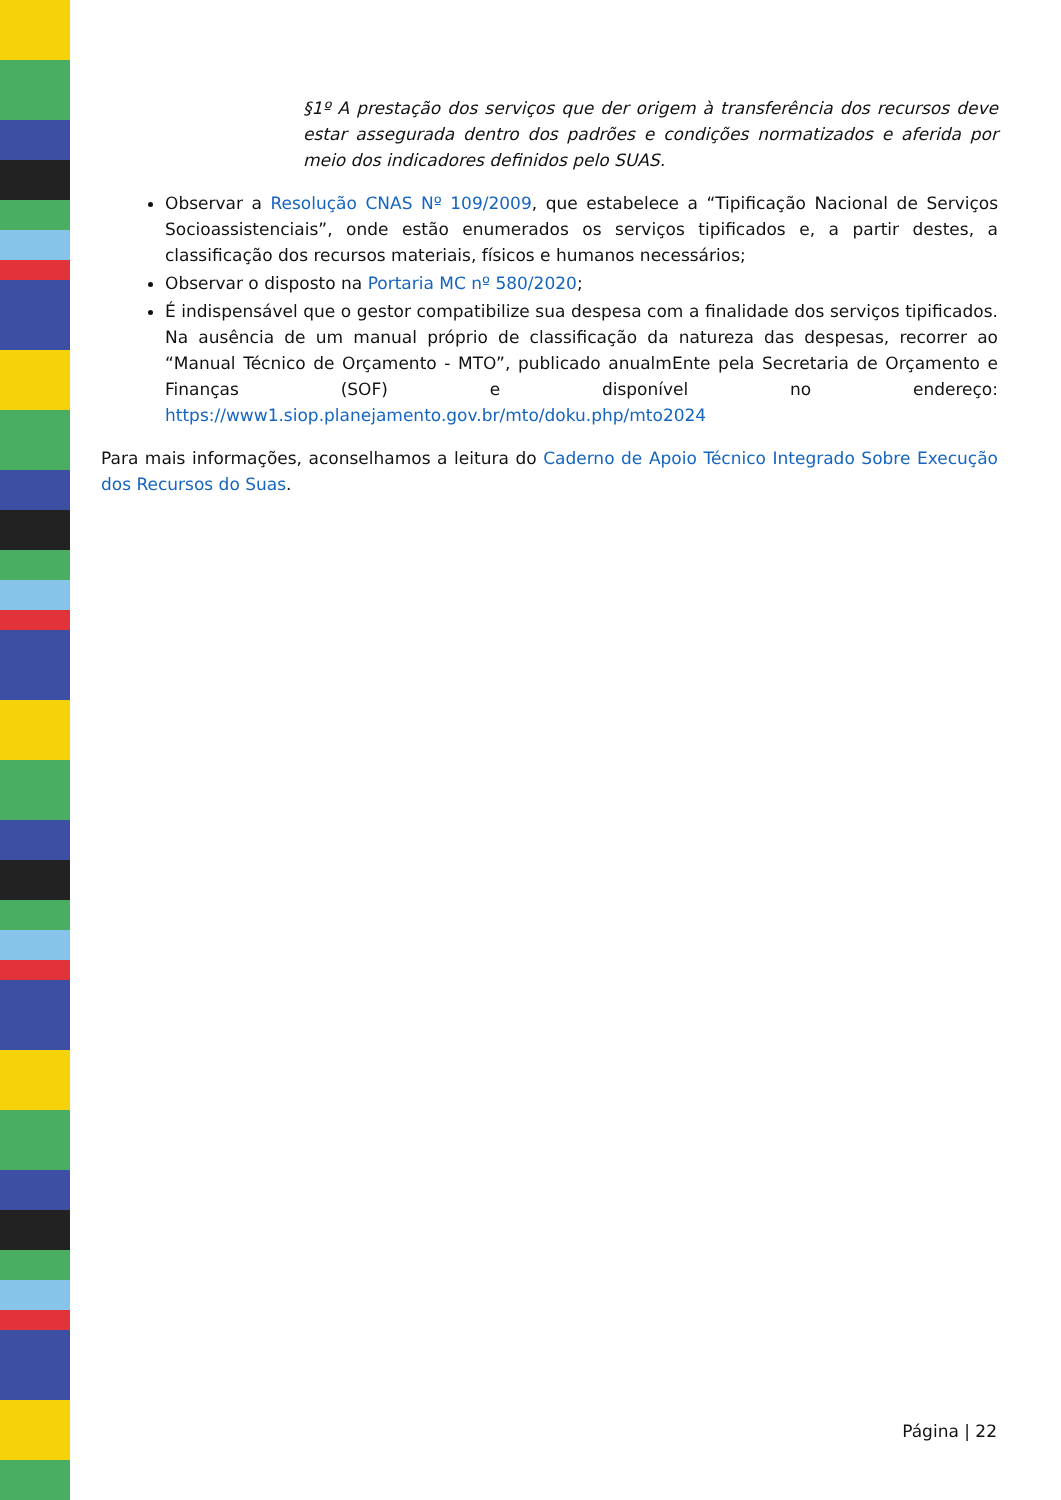§1º A prestação dos serviços que der origem à transferência dos recursos deve estar assegurada dentro dos padrões e condições normatizados e aferida por meio dos indicadores definidos pelo SUAS.
Observar a Resolução CNAS Nº 109/2009, que estabelece a “Tipificação Nacional de Serviços Socioassistenciais”, onde estão enumerados os serviços tipificados e, a partir destes, a classificação dos recursos materiais, físicos e humanos necessários;
Observar o disposto na Portaria MC nº 580/2020;
É indispensável que o gestor compatibilize sua despesa com a finalidade dos serviços tipificados. Na ausência de um manual próprio de classificação da natureza das despesas, recorrer ao “Manual Técnico de Orçamento - MTO”, publicado anualmEnte pela Secretaria de Orçamento e Finanças (SOF) e disponível no endereço: https://www1.siop.planejamento.gov.br/mto/doku.php/mto2024
Para mais informações, aconselhamos a leitura do Caderno de Apoio Técnico Integrado Sobre Execução dos Recursos do Suas.
Página | 22